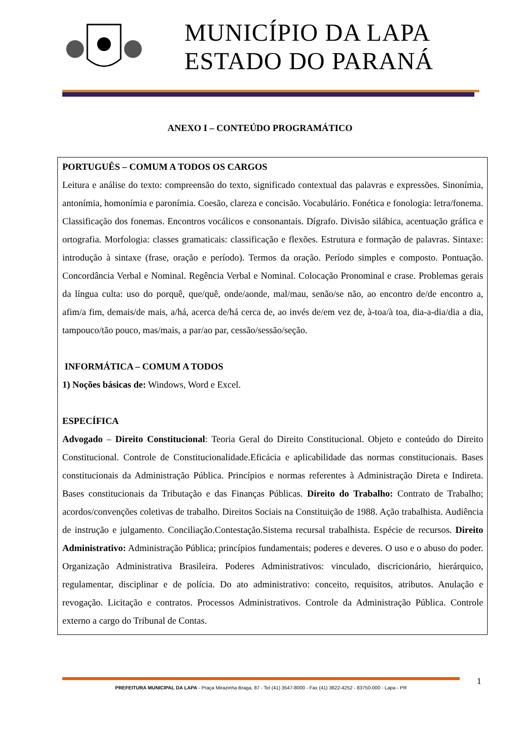MUNICÍPIO DA LAPA
ESTADO DO PARANÁ
ANEXO I – CONTEÚDO PROGRAMÁTICO
PORTUGUÊS – COMUM A TODOS OS CARGOS
Leitura e análise do texto: compreensão do texto, significado contextual das palavras e expressões. Sinonímia, antonímia, homonímia e paronímia. Coesão, clareza e concisão. Vocabulário. Fonética e fonologia: letra/fonema. Classificação dos fonemas. Encontros vocálicos e consonantais. Dígrafo. Divisão silábica, acentuação gráfica e ortografia. Morfologia: classes gramaticais: classificação e flexões. Estrutura e formação de palavras. Sintaxe: introdução à sintaxe (frase, oração e período). Termos da oração. Período simples e composto. Pontuação. Concordância Verbal e Nominal. Regência Verbal e Nominal. Colocação Pronominal e crase. Problemas gerais da língua culta: uso do porquê, que/quê, onde/aonde, mal/mau, senão/se não, ao encontro de/de encontro a, afim/a fim, demais/de mais, a/há, acerca de/há cerca de, ao invés de/em vez de, à-toa/à toa, dia-a-dia/dia a dia, tampouco/tão pouco, mas/mais, a par/ao par, cessão/sessão/seção.
INFORMÁTICA – COMUM A TODOS
1) Noções básicas de: Windows, Word e Excel.
ESPECÍFICA
Advogado – Direito Constitucional: Teoria Geral do Direito Constitucional. Objeto e conteúdo do Direito Constitucional. Controle de Constitucionalidade.Eficácia e aplicabilidade das normas constitucionais. Bases constitucionais da Administração Pública. Princípios e normas referentes à Administração Direta e Indireta. Bases constitucionais da Tributação e das Finanças Públicas. Direito do Trabalho: Contrato de Trabalho; acordos/convenções coletivas de trabalho. Direitos Sociais na Constituição de 1988. Ação trabalhista. Audiência de instrução e julgamento. Conciliação.Contestação.Sistema recursal trabalhista. Espécie de recursos. Direito Administrativo: Administração Pública; princípios fundamentais; poderes e deveres. O uso e o abuso do poder. Organização Administrativa Brasileira. Poderes Administrativos: vinculado, discricionário, hierárquico, regulamentar, disciplinar e de polícia. Do ato administrativo: conceito, requisitos, atributos. Anulação e revogação. Licitação e contratos. Processos Administrativos. Controle da Administração Pública. Controle externo a cargo do Tribunal de Contas.
PREFEITURA MUNICIPAL DA LAPA - Praça Mirazinha Braga, 87 - Tel (41) 3547-8000 - Fax (41) 3622-4252 - 83750-000 - Lapa - PR 1